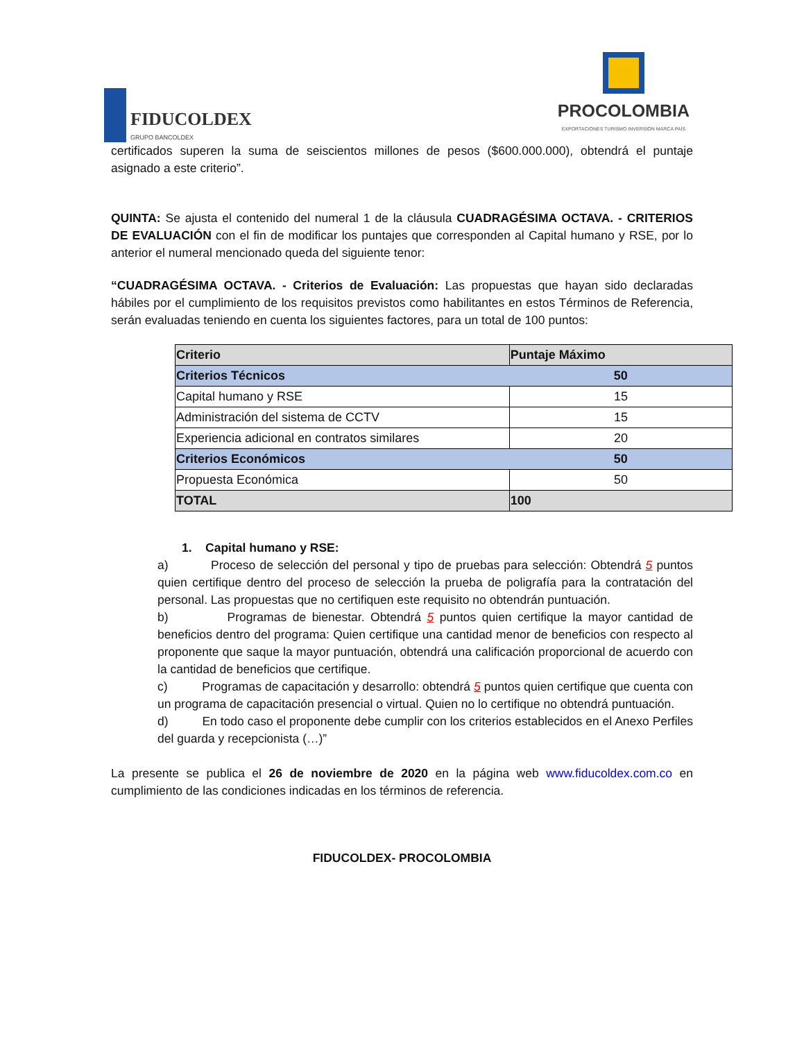FIDUCOLDEX
GRUPO BANCOLDEX
PROCOLOMBIA
EXPORTACIONES TURISMO INVERSIÓN MARCA PAÍS
certificados superen la suma de seiscientos millones de pesos ($600.000.000), obtendrá el puntaje asignado a este criterio”.
QUINTA: Se ajusta el contenido del numeral 1 de la cláusula CUADRAGÉSIMA OCTAVA. - CRITERIOS DE EVALUACIÓN con el fin de modificar los puntajes que corresponden al Capital humano y RSE, por lo anterior el numeral mencionado queda del siguiente tenor:
“CUADRAGÉSIMA OCTAVA. - Criterios de Evaluación: Las propuestas que hayan sido declaradas hábiles por el cumplimiento de los requisitos previstos como habilitantes en estos Términos de Referencia, serán evaluadas teniendo en cuenta los siguientes factores, para un total de 100 puntos:
| Criterio | Puntaje Máximo |
| --- | --- |
| Criterios Técnicos | 50 |
| Capital humano y RSE | 15 |
| Administración del sistema de CCTV | 15 |
| Experiencia adicional en contratos similares | 20 |
| Criterios Económicos | 50 |
| Propuesta Económica | 50 |
| TOTAL | 100 |
1. Capital humano y RSE:
a) Proceso de selección del personal y tipo de pruebas para selección: Obtendrá 5 puntos quien certifique dentro del proceso de selección la prueba de poligrafía para la contratación del personal. Las propuestas que no certifiquen este requisito no obtendrán puntuación.
b) Programas de bienestar. Obtendrá 5 puntos quien certifique la mayor cantidad de beneficios dentro del programa: Quien certifique una cantidad menor de beneficios con respecto al proponente que saque la mayor puntuación, obtendrá una calificación proporcional de acuerdo con la cantidad de beneficios que certifique.
c) Programas de capacitación y desarrollo: obtendrá 5 puntos quien certifique que cuenta con un programa de capacitación presencial o virtual. Quien no lo certifique no obtendrá puntuación.
d) En todo caso el proponente debe cumplir con los criterios establecidos en el Anexo Perfiles del guarda y recepcionista (…)”
La presente se publica el 26 de noviembre de 2020 en la página web www.fiducoldex.com.co en cumplimiento de las condiciones indicadas en los términos de referencia.
FIDUCOLDEX- PROCOLOMBIA